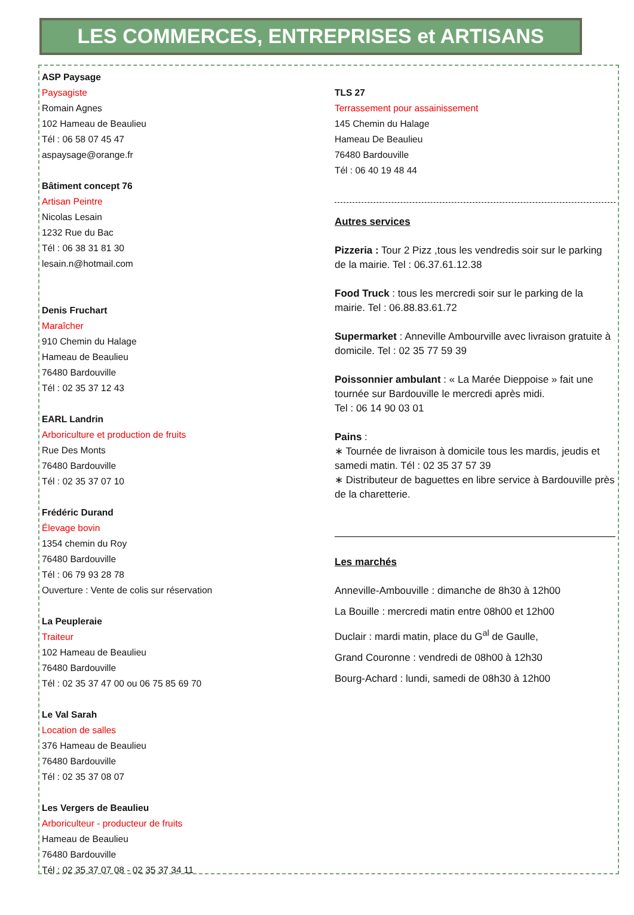LES COMMERCES, ENTREPRISES et ARTISANS
ASP Paysage
Paysagiste
Romain Agnes
102 Hameau de Beaulieu
Tél : 06 58 07 45 47
aspaysage@orange.fr
Bâtiment concept 76
Artisan Peintre
Nicolas Lesain
1232 Rue du Bac
Tél : 06 38 31 81 30
lesain.n@hotmail.com
Denis Fruchart
Maraîcher
910 Chemin du Halage
Hameau de Beaulieu
76480 Bardouville
Tél : 02 35 37 12 43
EARL Landrin
Arboriculture et production de fruits
Rue Des Monts
76480 Bardouville
Tél : 02 35 37 07 10
Frédéric Durand
Élevage bovin
1354 chemin du Roy
76480 Bardouville
Tél : 06 79 93 28 78
Ouverture : Vente de colis sur réservation
La Peupleraie
Traiteur
102 Hameau de Beaulieu
76480 Bardouville
Tél : 02 35 37 47 00 ou 06 75 85 69 70
Le Val Sarah
Location de salles
376 Hameau de Beaulieu
76480 Bardouville
Tél : 02 35 37 08 07
Les Vergers de Beaulieu
Arboriculteur - producteur de fruits
Hameau de Beaulieu
76480 Bardouville
Tél : 02 35 37 07 08 - 02 35 37 34 11
TLS 27
Terrassement pour assainissement
145 Chemin du Halage
Hameau De Beaulieu
76480 Bardouville
Tél : 06 40 19 48 44
Autres services
Pizzeria : Tour 2 Pizz ,tous les vendredis soir sur le parking de la mairie. Tel : 06.37.61.12.38
Food Truck : tous les mercredi soir sur le parking de la mairie. Tel : 06.88.83.61.72
Supermarket : Anneville Ambourville avec livraison gratuite à domicile. Tel : 02 35 77 59 39
Poissonnier ambulant : « La Marée Dieppoise » fait une tournée sur Bardouville le mercredi après midi.
Tel : 06 14 90 03 01
Pains :
∗ Tournée de livraison à domicile tous les mardis, jeudis et samedi matin. Tél : 02 35 37 57 39
∗ Distributeur de baguettes en libre service à Bardouville près de la charetterie.
Les marchés
Anneville-Ambouville : dimanche de 8h30 à 12h00
La Bouille : mercredi matin entre 08h00 et 12h00
Duclair : mardi matin, place du G<sup>al</sup> de Gaulle,
Grand Couronne : vendredi de 08h00 à 12h30
Bourg-Achard : lundi, samedi de 08h30 à 12h00